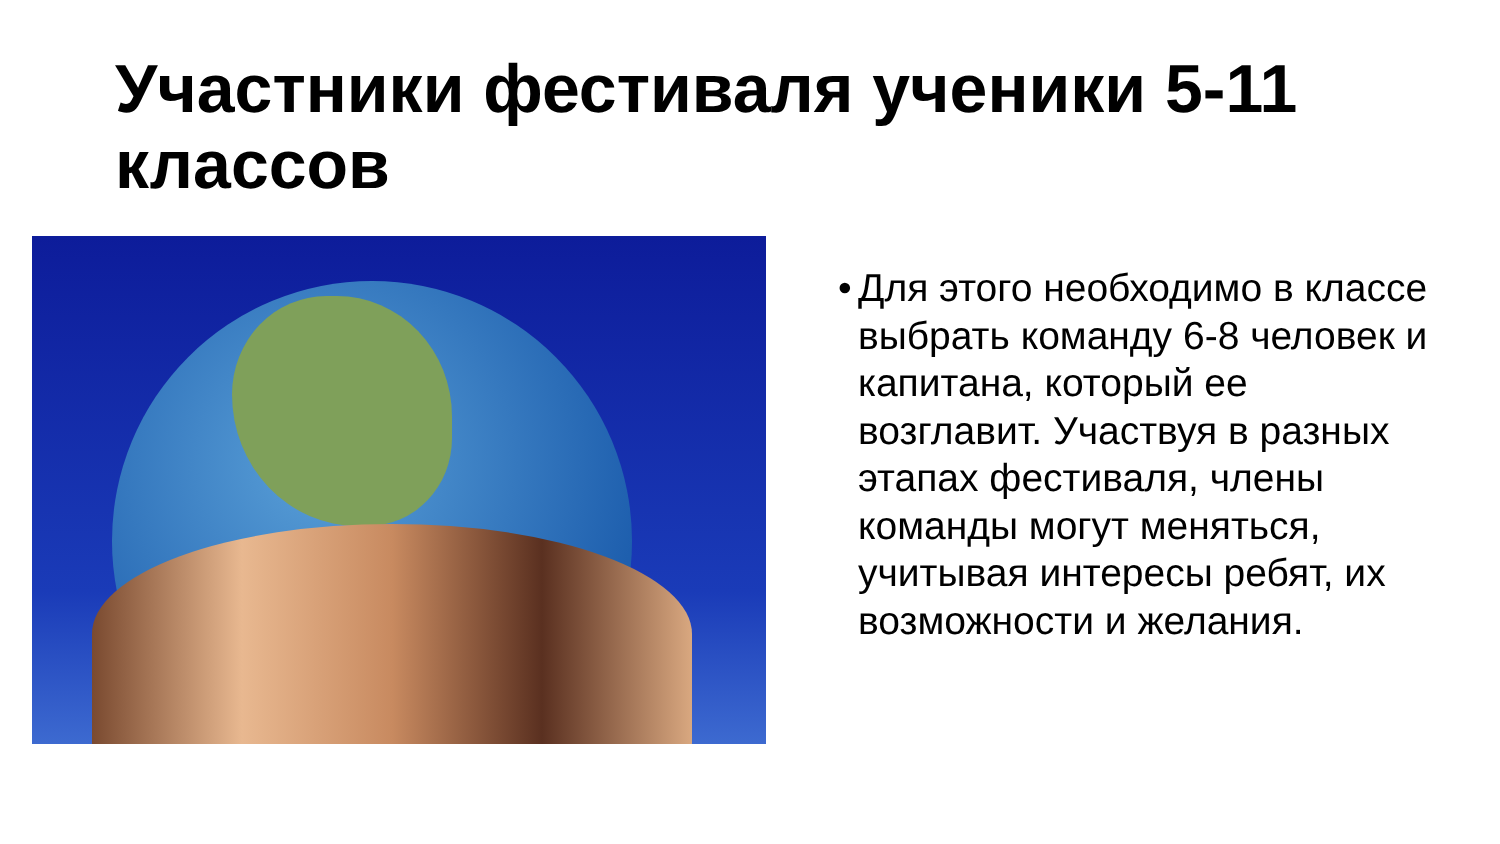Участники фестиваля ученики 5-11 классов
• Для этого необходимо в классе выбрать команду 6-8 человек и капитана, который ее возглавит. Участвуя в разных этапах фестиваля, члены команды могут меняться, учитывая интересы ребят, их возможности и желания.